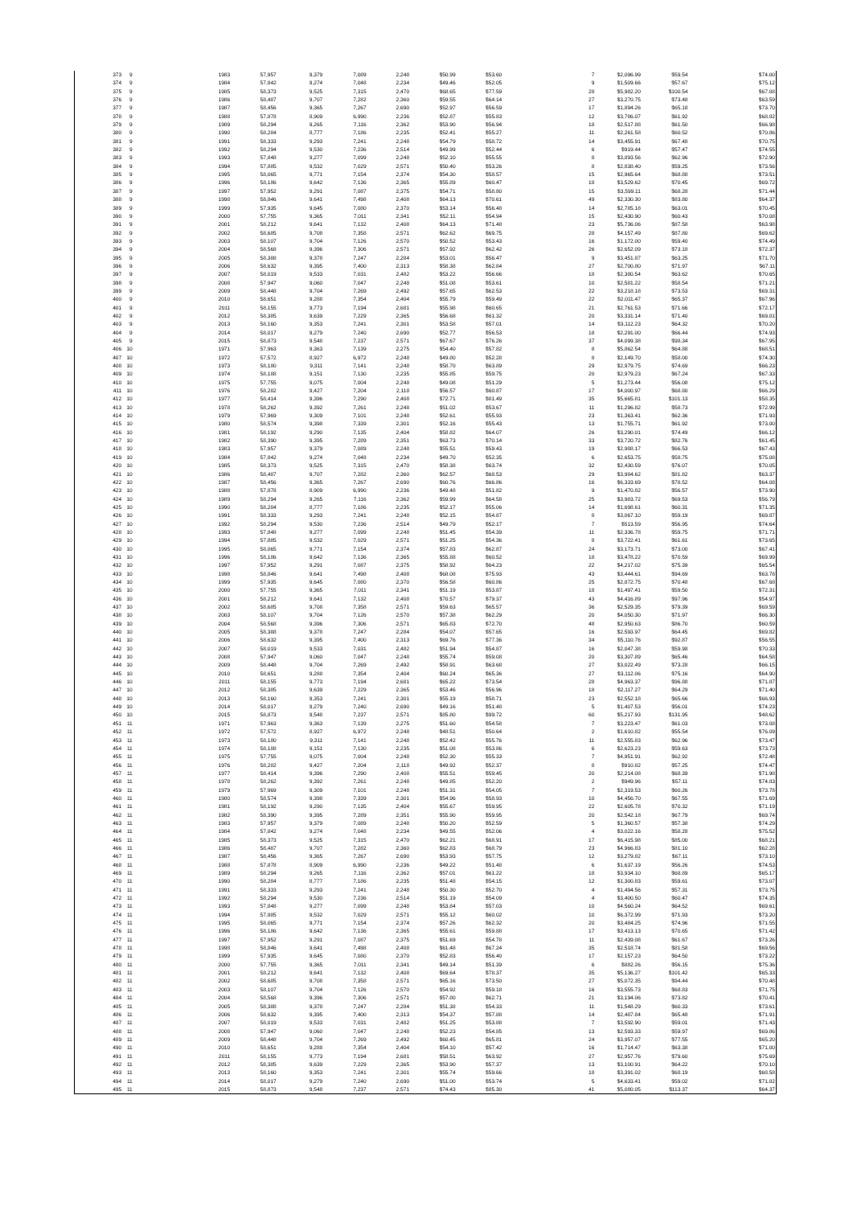| 373 | 9 | 1983 | 57,957 | 9,379 | 7,089 | 2,248 | $50.99 | $53.60 | 7 | $2,096.99 | $59.54 | $74.00 |
| 374 | 9 | 1984 | 57,842 | 9,274 | 7,048 | 2,234 | $49.46 | $52.05 | 9 | $1,509.66 | $57.67 | $75.12 |
| 375 | 9 | 1985 | 58,373 | 9,525 | 7,315 | 2,470 | $68.65 | $77.59 | 28 | $5,982.20 | $100.54 | $67.08 |
| 376 | 9 | 1986 | 58,487 | 9,707 | 7,282 | 2,360 | $59.55 | $64.14 | 27 | $3,270.75 | $73.48 | $63.59 |
| 377 | 9 | 1987 | 58,456 | 9,365 | 7,267 | 2,690 | $52.97 | $56.59 | 17 | $1,894.26 | $65.18 | $73.70 |
| 378 | 9 | 1988 | 57,878 | 8,909 | 6,990 | 2,236 | $52.87 | $55.83 | 12 | $3,786.07 | $61.92 | $68.82 |
| 379 | 9 | 1989 | 58,294 | 9,265 | 7,116 | 2,362 | $53.90 | $56.94 | 18 | $2,517.88 | $61.50 | $66.98 |
| 380 | 9 | 1990 | 58,284 | 8,777 | 7,186 | 2,235 | $52.41 | $55.27 | 11 | $2,261.58 | $60.52 | $70.86 |
| 381 | 9 | 1991 | 58,333 | 9,293 | 7,241 | 2,248 | $54.79 | $58.72 | 14 | $3,455.91 | $67.48 | $70.75 |
| 382 | 9 | 1992 | 58,294 | 9,530 | 7,236 | 2,514 | $49.99 | $52.44 | 6 | $919.44 | $57.47 | $74.55 |
| 383 | 9 | 1993 | 57,848 | 9,277 | 7,099 | 2,248 | $52.10 | $55.55 | 8 | $3,893.56 | $62.96 | $72.90 |
| 384 | 9 | 1994 | 57,885 | 9,532 | 7,029 | 2,571 | $50.40 | $53.26 | 8 | $2,838.40 | $59.25 | $73.56 |
| 385 | 9 | 1995 | 58,065 | 9,771 | 7,154 | 2,374 | $54.30 | $58.57 | 15 | $2,965.64 | $68.88 | $73.51 |
| 386 | 9 | 1996 | 58,186 | 9,642 | 7,136 | 2,365 | $55.89 | $60.47 | 18 | $3,529.62 | $70.45 | $69.72 |
| 387 | 9 | 1997 | 57,952 | 9,291 | 7,087 | 2,375 | $54.71 | $58.80 | 15 | $3,599.11 | $68.28 | $71.44 |
| 388 | 9 | 1998 | 58,846 | 9,641 | 7,498 | 2,408 | $64.13 | $70.61 | 49 | $2,330.30 | $83.80 | $64.37 |
| 389 | 9 | 1999 | 57,935 | 9,645 | 7,080 | 2,370 | $53.14 | $56.48 | 14 | $2,785.18 | $63.01 | $70.45 |
| 390 | 9 | 2000 | 57,755 | 9,365 | 7,011 | 2,341 | $52.11 | $54.94 | 15 | $2,430.90 | $60.43 | $70.08 |
| 391 | 9 | 2001 | 58,212 | 9,641 | 7,132 | 2,408 | $64.13 | $71.48 | 23 | $5,736.06 | $87.58 | $63.98 |
| 392 | 9 | 2002 | 58,685 | 9,708 | 7,358 | 2,571 | $62.62 | $69.75 | 28 | $4,157.49 | $87.80 | $69.62 |
| 393 | 9 | 2003 | 58,107 | 9,704 | 7,126 | 2,570 | $50.52 | $53.43 | 16 | $1,172.00 | $59.40 | $74.49 |
| 394 | 9 | 2004 | 58,568 | 9,396 | 7,306 | 2,571 | $57.92 | $62.42 | 26 | $2,652.09 | $73.18 | $72.37 |
| 395 | 9 | 2005 | 58,388 | 9,378 | 7,247 | 2,284 | $53.01 | $56.47 | 9 | $3,451.87 | $63.25 | $71.70 |
| 396 | 9 | 2006 | 58,632 | 9,395 | 7,400 | 2,313 | $58.38 | $62.84 | 27 | $2,700.80 | $71.97 | $67.11 |
| 397 | 9 | 2007 | 58,019 | 9,533 | 7,031 | 2,482 | $53.22 | $56.66 | 18 | $2,380.54 | $63.62 | $70.65 |
| 398 | 9 | 2008 | 57,947 | 9,060 | 7,047 | 2,248 | $51.08 | $53.61 | 10 | $2,581.22 | $58.54 | $71.21 |
| 399 | 9 | 2009 | 58,448 | 9,704 | 7,269 | 2,492 | $57.65 | $62.53 | 22 | $3,218.18 | $73.53 | $69.31 |
| 400 | 9 | 2010 | 58,651 | 9,288 | 7,354 | 2,404 | $55.79 | $59.49 | 22 | $2,011.47 | $65.37 | $67.96 |
| 401 | 9 | 2011 | 58,155 | 9,773 | 7,194 | 2,681 | $55.98 | $60.65 | 21 | $2,761.53 | $71.66 | $72.17 |
| 402 | 9 | 2012 | 58,385 | 9,639 | 7,229 | 2,365 | $56.68 | $61.32 | 20 | $3,331.14 | $71.40 | $69.01 |
| 403 | 9 | 2013 | 58,160 | 9,353 | 7,241 | 2,301 | $53.58 | $57.01 | 14 | $3,112.23 | $64.32 | $70.20 |
| 404 | 9 | 2014 | 58,017 | 9,279 | 7,240 | 2,690 | $52.77 | $56.53 | 18 | $2,291.00 | $66.44 | $74.93 |
| 405 | 9 | 2015 | 58,873 | 9,548 | 7,237 | 2,571 | $67.67 | $76.26 | 37 | $4,099.38 | $98.34 | $67.95 |
| 406 | 10 | 1971 | 57,963 | 9,363 | 7,139 | 2,275 | $54.40 | $57.82 | 8 | $5,862.54 | $64.88 | $68.51 |
| 407 | 10 | 1972 | 57,572 | 8,927 | 6,972 | 2,248 | $49.80 | $52.28 | 8 | $2,149.70 | $58.00 | $74.30 |
| 408 | 10 | 1973 | 58,180 | 9,311 | 7,141 | 2,248 | $58.70 | $63.89 | 29 | $2,979.75 | $74.69 | $66.23 |
| 409 | 10 | 1974 | 58,188 | 9,151 | 7,130 | 2,235 | $55.85 | $59.75 | 20 | $2,979.23 | $67.24 | $67.33 |
| 410 | 10 | 1975 | 57,755 | 9,075 | 7,004 | 2,248 | $49.08 | $51.29 | 5 | $1,273.44 | $56.08 | $75.12 |
| 411 | 10 | 1976 | 58,282 | 9,427 | 7,204 | 2,118 | $56.57 | $60.87 | 17 | $4,000.97 | $68.80 | $66.29 |
| 412 | 10 | 1977 | 58,414 | 9,396 | 7,290 | 2,408 | $72.71 | $81.49 | 35 | $5,665.81 | $101.13 | $58.35 |
| 413 | 10 | 1978 | 58,262 | 9,392 | 7,261 | 2,248 | $51.02 | $53.67 | 11 | $1,296.82 | $58.73 | $72.99 |
| 414 | 10 | 1979 | 57,969 | 9,309 | 7,101 | 2,248 | $52.61 | $55.93 | 23 | $1,363.41 | $62.36 | $71.93 |
| 415 | 10 | 1980 | 58,574 | 9,398 | 7,339 | 2,301 | $52.16 | $55.43 | 13 | $1,755.71 | $61.92 | $73.00 |
| 416 | 10 | 1981 | 58,192 | 9,290 | 7,135 | 2,404 | $58.82 | $64.07 | 26 | $3,290.01 | $74.49 | $66.12 |
| 417 | 10 | 1982 | 58,390 | 9,395 | 7,289 | 2,351 | $63.73 | $70.14 | 33 | $3,720.72 | $82.76 | $61.45 |
| 418 | 10 | 1983 | 57,957 | 9,379 | 7,089 | 2,248 | $55.51 | $59.43 | 19 | $2,988.17 | $66.53 | $67.43 |
| 419 | 10 | 1984 | 57,842 | 9,274 | 7,048 | 2,234 | $49.70 | $52.35 | 6 | $2,653.75 | $58.75 | $75.08 |
| 420 | 10 | 1985 | 58,373 | 9,525 | 7,315 | 2,470 | $58.38 | $63.74 | 32 | $2,430.59 | $76.07 | $70.05 |
| 421 | 10 | 1986 | 58,487 | 9,707 | 7,282 | 2,360 | $62.57 | $68.53 | 29 | $3,984.62 | $81.82 | $63.37 |
| 422 | 10 | 1987 | 58,456 | 9,365 | 7,267 | 2,690 | $60.76 | $66.86 | 16 | $6,333.69 | $78.52 | $64.08 |
| 423 | 10 | 1988 | 57,878 | 8,909 | 6,990 | 2,236 | $49.48 | $51.82 | 9 | $1,470.82 | $56.57 | $73.90 |
| 424 | 10 | 1989 | 58,294 | 9,265 | 7,116 | 2,362 | $59.99 | $64.58 | 25 | $3,983.72 | $69.53 | $56.79 |
| 425 | 10 | 1990 | 58,284 | 8,777 | 7,186 | 2,235 | $52.17 | $55.06 | 14 | $1,698.61 | $60.31 | $71.35 |
| 426 | 10 | 1991 | 58,333 | 9,293 | 7,241 | 2,248 | $52.15 | $54.87 | 8 | $3,067.10 | $59.19 | $69.87 |
| 427 | 10 | 1992 | 58,294 | 9,530 | 7,236 | 2,514 | $49.79 | $52.17 | 7 | $513.59 | $56.95 | $74.64 |
| 428 | 10 | 1993 | 57,848 | 9,277 | 7,099 | 2,248 | $51.45 | $54.39 | 11 | $2,336.78 | $59.75 | $71.71 |
| 429 | 10 | 1994 | 57,885 | 9,532 | 7,029 | 2,571 | $51.25 | $54.36 | 8 | $3,722.41 | $61.61 | $73.65 |
| 430 | 10 | 1995 | 58,065 | 9,771 | 7,154 | 2,374 | $57.83 | $62.87 | 24 | $3,173.71 | $73.00 | $67.41 |
| 431 | 10 | 1996 | 58,186 | 9,642 | 7,136 | 2,365 | $55.88 | $60.52 | 18 | $3,478.22 | $70.59 | $69.99 |
| 432 | 10 | 1997 | 57,952 | 9,291 | 7,087 | 2,375 | $58.92 | $64.23 | 22 | $4,217.02 | $75.39 | $65.54 |
| 433 | 10 | 1998 | 58,846 | 9,641 | 7,498 | 2,408 | $68.08 | $75.93 | 43 | $3,444.61 | $94.69 | $63.78 |
| 434 | 10 | 1999 | 57,935 | 9,645 | 7,080 | 2,370 | $56.58 | $60.86 | 25 | $2,872.75 | $70.48 | $67.68 |
| 435 | 10 | 2000 | 57,755 | 9,365 | 7,011 | 2,341 | $51.19 | $53.87 | 18 | $1,497.41 | $59.50 | $72.31 |
| 436 | 10 | 2001 | 58,212 | 9,641 | 7,132 | 2,408 | $70.57 | $79.37 | 43 | $4,416.89 | $97.96 | $54.97 |
| 437 | 10 | 2002 | 58,685 | 9,708 | 7,358 | 2,571 | $59.63 | $65.57 | 36 | $2,529.35 | $79.39 | $69.59 |
| 438 | 10 | 2003 | 58,107 | 9,704 | 7,126 | 2,570 | $57.38 | $62.29 | 20 | $4,050.30 | $71.97 | $66.30 |
| 439 | 10 | 2004 | 58,568 | 9,396 | 7,306 | 2,571 | $65.83 | $72.70 | 48 | $2,950.63 | $86.70 | $60.59 |
| 440 | 10 | 2005 | 58,388 | 9,378 | 7,247 | 2,284 | $54.07 | $57.65 | 16 | $2,593.97 | $64.45 | $69.82 |
| 441 | 10 | 2006 | 58,632 | 9,395 | 7,400 | 2,313 | $69.76 | $77.36 | 34 | $5,110.76 | $92.87 | $56.55 |
| 442 | 10 | 2007 | 58,019 | 9,533 | 7,031 | 2,482 | $51.94 | $54.87 | 16 | $2,047.38 | $59.98 | $70.33 |
| 443 | 10 | 2008 | 57,947 | 9,060 | 7,047 | 2,248 | $55.74 | $59.08 | 20 | $3,307.89 | $65.46 | $64.58 |
| 444 | 10 | 2009 | 58,448 | 9,704 | 7,269 | 2,492 | $58.91 | $63.68 | 27 | $3,022.49 | $73.28 | $66.15 |
| 445 | 10 | 2010 | 58,651 | 9,288 | 7,354 | 2,404 | $60.24 | $65.36 | 27 | $3,112.06 | $75.16 | $64.90 |
| 446 | 10 | 2011 | 58,155 | 9,773 | 7,194 | 2,681 | $65.22 | $73.54 | 28 | $4,963.37 | $96.88 | $71.87 |
| 447 | 10 | 2012 | 58,385 | 9,639 | 7,229 | 2,365 | $53.46 | $56.96 | 18 | $2,117.27 | $64.29 | $71.40 |
| 448 | 10 | 2013 | 58,160 | 9,353 | 7,241 | 2,301 | $55.19 | $58.71 | 23 | $2,552.18 | $65.66 | $66.93 |
| 449 | 10 | 2014 | 58,017 | 9,279 | 7,240 | 2,690 | $49.16 | $51.48 | 5 | $1,407.53 | $56.01 | $74.23 |
| 450 | 10 | 2015 | 58,873 | 9,548 | 7,237 | 2,571 | $85.80 | $99.72 | 60 | $5,217.93 | $131.95 | $48.62 |
| 451 | 11 | 1971 | 57,963 | 9,363 | 7,139 | 2,275 | $51.60 | $54.58 | 7 | $3,223.47 | $61.03 | $73.08 |
| 452 | 11 | 1972 | 57,572 | 8,927 | 6,972 | 2,248 | $48.51 | $50.64 | 2 | $1,610.82 | $55.54 | $76.09 |
| 453 | 11 | 1973 | 58,180 | 9,311 | 7,141 | 2,248 | $52.42 | $55.76 | 11 | $2,555.83 | $62.96 | $73.47 |
| 454 | 11 | 1974 | 58,188 | 9,151 | 7,130 | 2,235 | $51.08 | $53.86 | 6 | $2,623.23 | $59.63 | $73.73 |
| 455 | 11 | 1975 | 57,755 | 9,075 | 7,004 | 2,248 | $52.30 | $55.33 | 7 | $4,951.91 | $62.92 | $72.48 |
| 456 | 11 | 1976 | 58,282 | 9,427 | 7,204 | 2,118 | $49.92 | $52.37 | 8 | $910.82 | $57.25 | $74.47 |
| 457 | 11 | 1977 | 58,414 | 9,396 | 7,290 | 2,408 | $55.51 | $59.45 | 20 | $2,214.08 | $68.39 | $71.98 |
| 458 | 11 | 1978 | 58,262 | 9,392 | 7,261 | 2,248 | $49.85 | $52.20 | 2 | $949.96 | $57.11 | $74.83 |
| 459 | 11 | 1979 | 57,969 | 9,309 | 7,101 | 2,248 | $51.31 | $54.05 | 7 | $2,319.53 | $60.26 | $73.78 |
| 460 | 11 | 1980 | 58,574 | 9,398 | 7,339 | 2,301 | $54.96 | $58.93 | 10 | $4,456.70 | $67.55 | $71.69 |
| 461 | 11 | 1981 | 58,192 | 9,290 | 7,135 | 2,404 | $55.67 | $59.95 | 22 | $2,605.78 | $70.32 | $71.19 |
| 462 | 11 | 1982 | 58,390 | 9,395 | 7,289 | 2,351 | $55.90 | $59.95 | 20 | $2,542.18 | $67.79 | $69.74 |
| 463 | 11 | 1983 | 57,957 | 9,379 | 7,089 | 2,248 | $50.20 | $52.59 | 5 | $1,360.57 | $57.38 | $74.29 |
| 464 | 11 | 1984 | 57,842 | 9,274 | 7,048 | 2,234 | $49.55 | $52.06 | 4 | $3,022.16 | $58.28 | $75.52 |
| 465 | 11 | 1985 | 58,373 | 9,525 | 7,315 | 2,470 | $62.21 | $68.91 | 17 | $6,415.98 | $85.00 | $68.21 |
| 466 | 11 | 1986 | 58,487 | 9,707 | 7,282 | 2,360 | $62.83 | $68.79 | 23 | $4,966.83 | $81.10 | $62.28 |
| 467 | 11 | 1987 | 58,456 | 9,365 | 7,267 | 2,690 | $53.93 | $57.75 | 12 | $3,279.82 | $67.11 | $73.10 |
| 468 | 11 | 1988 | 57,878 | 8,909 | 6,990 | 2,236 | $49.22 | $51.48 | 6 | $1,637.19 | $56.26 | $74.53 |
| 469 | 11 | 1989 | 58,294 | 9,265 | 7,116 | 2,362 | $57.01 | $61.22 | 18 | $3,934.10 | $68.89 | $65.17 |
| 470 | 11 | 1990 | 58,284 | 8,777 | 7,186 | 2,235 | $51.48 | $54.15 | 12 | $1,300.83 | $59.61 | $73.07 |
| 471 | 11 | 1991 | 58,333 | 9,293 | 7,241 | 2,248 | $50.30 | $52.70 | 4 | $1,494.56 | $57.31 | $73.75 |
| 472 | 11 | 1992 | 58,294 | 9,530 | 7,236 | 2,514 | $51.19 | $54.09 | 4 | $3,400.50 | $60.47 | $74.35 |
| 473 | 11 | 1993 | 57,848 | 9,277 | 7,099 | 2,248 | $53.84 | $57.03 | 10 | $4,560.24 | $64.52 | $69.61 |
| 474 | 11 | 1994 | 57,885 | 9,532 | 7,029 | 2,571 | $55.12 | $60.02 | 10 | $6,372.99 | $71.93 | $73.20 |
| 475 | 11 | 1995 | 58,065 | 9,771 | 7,154 | 2,374 | $57.26 | $62.32 | 20 | $3,484.25 | $74.96 | $71.55 |
| 476 | 11 | 1996 | 58,186 | 9,642 | 7,136 | 2,365 | $55.61 | $59.88 | 17 | $3,413.13 | $70.65 | $71.42 |
| 477 | 11 | 1997 | 57,952 | 9,291 | 7,087 | 2,375 | $51.69 | $54.78 | 11 | $2,439.08 | $61.67 | $73.26 |
| 478 | 11 | 1998 | 58,846 | 9,641 | 7,498 | 2,408 | $61.48 | $67.24 | 35 | $2,518.74 | $81.58 | $69.56 |
| 479 | 11 | 1999 | 57,935 | 9,645 | 7,080 | 2,370 | $52.83 | $56.40 | 17 | $2,157.23 | $64.50 | $73.22 |
| 480 | 11 | 2000 | 57,755 | 9,365 | 7,011 | 2,341 | $49.14 | $51.39 | 6 | $882.26 | $56.15 | $75.36 |
| 481 | 11 | 2001 | 58,212 | 9,641 | 7,132 | 2,408 | $69.64 | $78.37 | 35 | $5,136.27 | $101.42 | $65.33 |
| 482 | 11 | 2002 | 58,685 | 9,708 | 7,358 | 2,571 | $65.16 | $73.50 | 27 | $5,072.35 | $94.44 | $70.48 |
| 483 | 11 | 2003 | 58,107 | 9,704 | 7,126 | 2,570 | $54.92 | $59.18 | 16 | $3,555.73 | $68.83 | $71.75 |
| 484 | 11 | 2004 | 58,568 | 9,396 | 7,306 | 2,571 | $57.80 | $62.71 | 21 | $3,194.06 | $73.82 | $70.41 |
| 485 | 11 | 2005 | 58,388 | 9,378 | 7,247 | 2,284 | $51.38 | $54.33 | 11 | $1,548.29 | $60.33 | $73.61 |
| 486 | 11 | 2006 | 58,632 | 9,395 | 7,400 | 2,313 | $54.37 | $57.88 | 14 | $2,487.84 | $65.48 | $71.91 |
| 487 | 11 | 2007 | 58,019 | 9,533 | 7,031 | 2,482 | $51.25 | $53.88 | 7 | $3,592.90 | $59.01 | $71.43 |
| 488 | 11 | 2008 | 57,947 | 9,060 | 7,047 | 2,248 | $52.23 | $54.85 | 13 | $2,593.33 | $59.97 | $69.86 |
| 489 | 11 | 2009 | 58,448 | 9,704 | 7,269 | 2,492 | $60.45 | $65.81 | 24 | $3,957.07 | $77.55 | $65.20 |
| 490 | 11 | 2010 | 58,651 | 9,288 | 7,354 | 2,404 | $54.10 | $57.42 | 16 | $1,714.47 | $63.38 | $71.00 |
| 491 | 11 | 2011 | 58,155 | 9,773 | 7,194 | 2,681 | $58.51 | $63.92 | 27 | $2,957.76 | $79.60 | $75.69 |
| 492 | 11 | 2012 | 58,385 | 9,639 | 7,229 | 2,365 | $53.90 | $57.37 | 13 | $3,100.91 | $64.22 | $70.10 |
| 493 | 11 | 2013 | 58,160 | 9,353 | 7,241 | 2,301 | $55.74 | $59.66 | 18 | $3,391.02 | $68.19 | $68.58 |
| 494 | 11 | 2014 | 58,017 | 9,279 | 7,240 | 2,690 | $51.00 | $53.74 | 5 | $4,633.41 | $59.02 | $71.82 |
| 495 | 11 | 2015 | 58,873 | 9,548 | 7,237 | 2,571 | $74.43 | $85.30 | 41 | $5,080.05 | $113.37 | $64.37 |